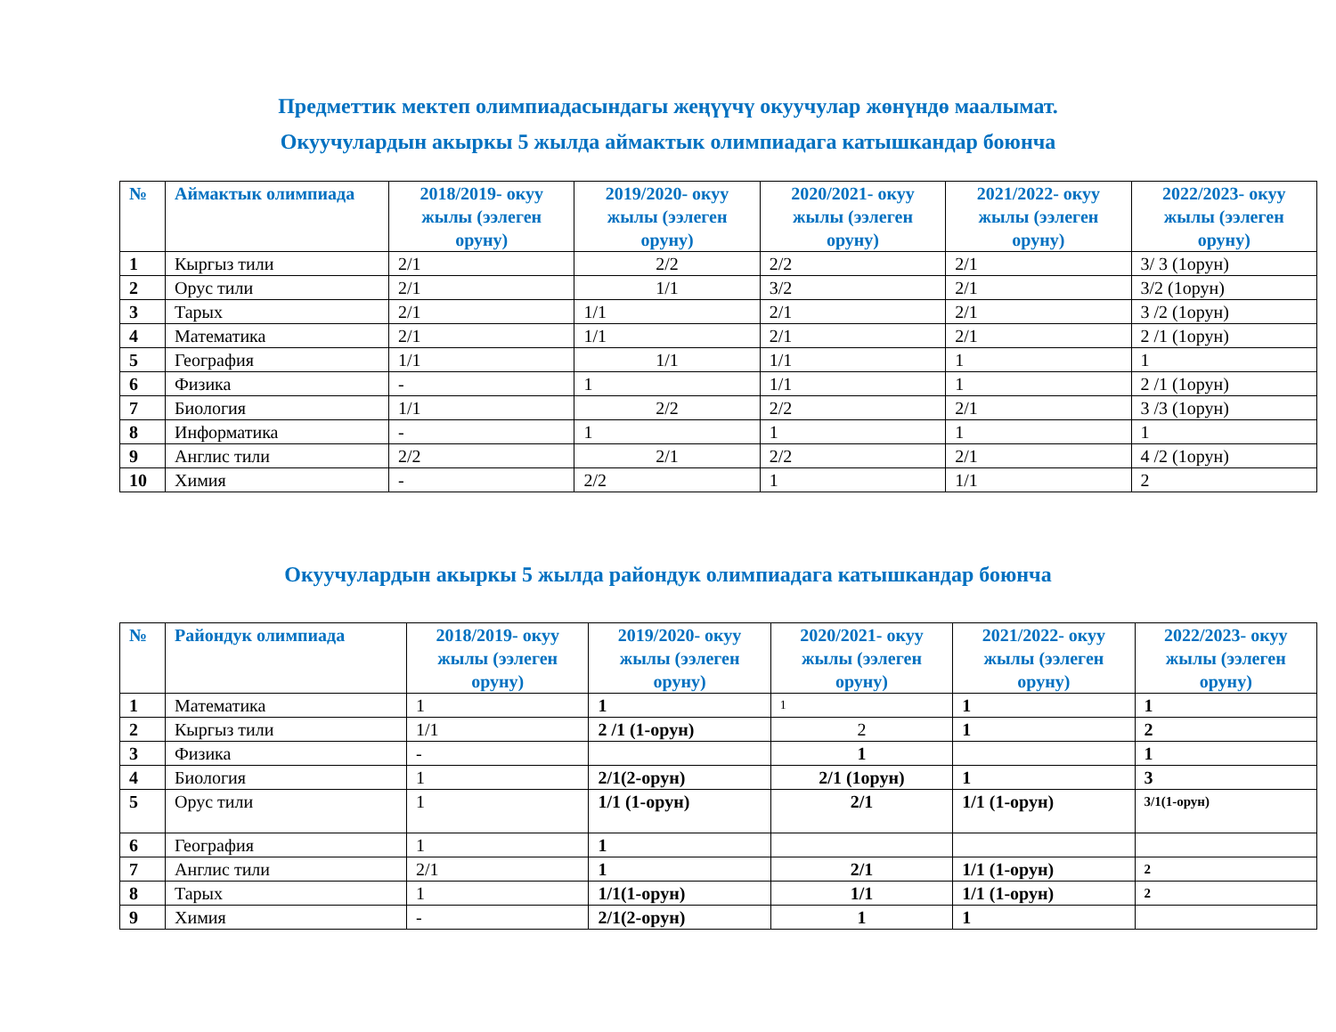Предметтик мектеп олимпиадасындагы жеңүүчү окуучулар жөнүндө маалымат.
Окуучулардын акыркы 5 жылда аймактык олимпиадага катышкандар боюнча
| № | Аймактык олимпиада | 2018/2019- окуу жылы (ээлеген оруну) | 2019/2020- окуу жылы (ээлеген оруну) | 2020/2021- окуу жылы (ээлеген оруну) | 2021/2022- окуу жылы (ээлеген оруну) | 2022/2023- окуу жылы (ээлеген оруну) |
| --- | --- | --- | --- | --- | --- | --- |
| 1 | Кыргыз тили | 2/1 | 2/2 | 2/2 | 2/1 | 3/ 3 (1орун) |
| 2 | Орус тили | 2/1 | 1/1 | 3/2 | 2/1 | 3/2 (1орун) |
| 3 | Тарых | 2/1 | 1/1 | 2/1 | 2/1 | 3 /2 (1орун) |
| 4 | Математика | 2/1 | 1/1 | 2/1 | 2/1 | 2 /1 (1орун) |
| 5 | География | 1/1 | 1/1 | 1/1 | 1 | 1 |
| 6 | Физика | - | 1 | 1/1 | 1 | 2 /1 (1орун) |
| 7 | Биология | 1/1 | 2/2 | 2/2 | 2/1 | 3 /3 (1орун) |
| 8 | Информатика | - | 1 | 1 | 1 | 1 |
| 9 | Англис тили | 2/2 | 2/1 | 2/2 | 2/1 | 4 /2 (1орун) |
| 10 | Химия | - | 2/2 | 1 | 1/1 | 2 |
Окуучулардын акыркы 5 жылда райондук олимпиадага катышкандар боюнча
| № | Райондук олимпиада | 2018/2019- окуу жылы (ээлеген оруну) | 2019/2020- окуу жылы (ээлеген оруну) | 2020/2021- окуу жылы (ээлеген оруну) | 2021/2022- окуу жылы (ээлеген оруну) | 2022/2023- окуу жылы (ээлеген оруну) |
| --- | --- | --- | --- | --- | --- | --- |
| 1 | Математика | 1 | 1 | 1 | 1 | 1 |
| 2 | Кыргыз тили | 1/1 | 2 /1 (1-орун) | 2 | 1 | 2 |
| 3 | Физика | - | | 1 | | 1 |
| 4 | Биология | 1 | 2/1(2-орун) | 2/1 (1орун) | 1 | 3 |
| 5 | Орус тили | 1 | 1/1 (1-орун) | 2/1 | 1/1 (1-орун) | 3/1(1-орун) |
| 6 | География | 1 | 1 | | | |
| 7 | Англис тили | 2/1 | 1 | 2/1 | 1/1 (1-орун) | 2 |
| 8 | Тарых | 1 | 1/1(1-орун) | 1/1 | 1/1 (1-орун) | 2 |
| 9 | Химия | - | 2/1(2-орун) | 1 | 1 | |